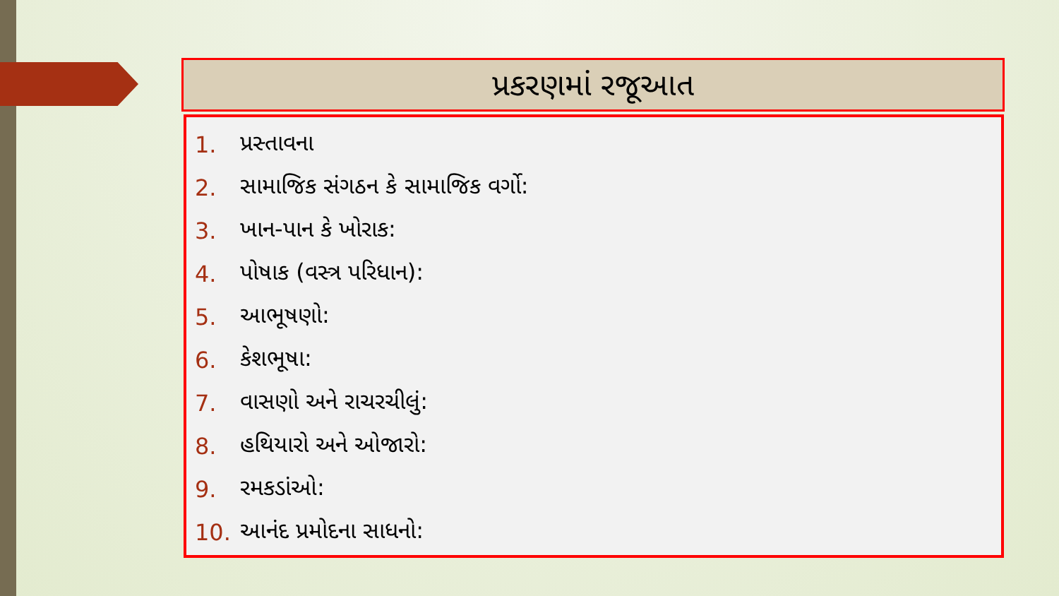પ્રકરણમાં રજૂઆત
1. પ્રસ્તાવના
2. સામાજિક સંગઠન કે સામાજિક વર્ગો:
3. ખાન-પાન કે ખોરાક:
4. પોષાક (વસ્ત્ર પરિધાન):
5. આભૂષણો:
6. કેશભૂષા:
7. વાસણો અને રાચરચીલું:
8. હથિયારો અને ઓજારો:
9. રમકડાંઓ:
10. આનંદ પ્રમોદના સાધનો: